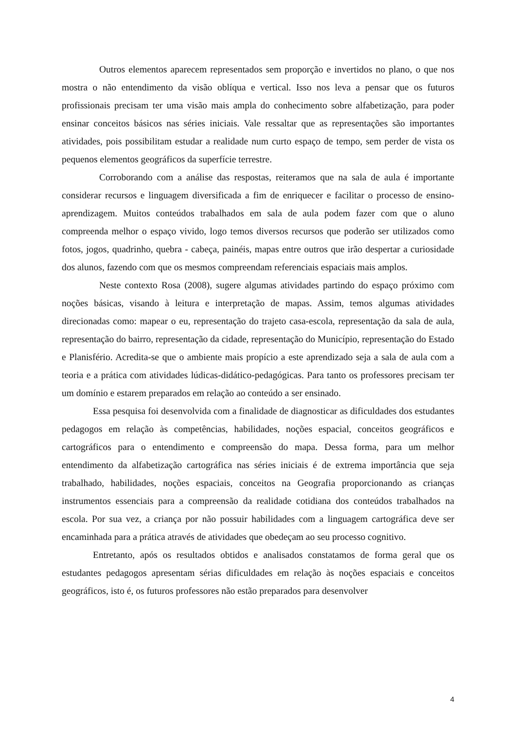Outros elementos aparecem representados sem proporção e invertidos no plano, o que nos mostra o não entendimento da visão oblíqua e vertical. Isso nos leva a pensar que os futuros profissionais precisam ter uma visão mais ampla do conhecimento sobre alfabetização, para poder ensinar conceitos básicos nas séries iniciais. Vale ressaltar que as representações são importantes atividades, pois possibilitam estudar a realidade num curto espaço de tempo, sem perder de vista os pequenos elementos geográficos da superfície terrestre.
Corroborando com a análise das respostas, reiteramos que na sala de aula é importante considerar recursos e linguagem diversificada a fim de enriquecer e facilitar o processo de ensino- aprendizagem. Muitos conteúdos trabalhados em sala de aula podem fazer com que o aluno compreenda melhor o espaço vivido, logo temos diversos recursos que poderão ser utilizados como fotos, jogos, quadrinho, quebra - cabeça, painéis, mapas entre outros que irão despertar a curiosidade dos alunos, fazendo com que os mesmos compreendam referenciais espaciais mais amplos.
Neste contexto Rosa (2008), sugere algumas atividades partindo do espaço próximo com noções básicas, visando à leitura e interpretação de mapas. Assim, temos algumas atividades direcionadas como: mapear o eu, representação do trajeto casa-escola, representação da sala de aula, representação do bairro, representação da cidade, representação do Município, representação do Estado e Planisfério. Acredita-se que o ambiente mais propício a este aprendizado seja a sala de aula com a teoria e a prática com atividades lúdicas-didático-pedagógicas. Para tanto os professores precisam ter um domínio e estarem preparados em relação ao conteúdo a ser ensinado.
Essa pesquisa foi desenvolvida com a finalidade de diagnosticar as dificuldades dos estudantes pedagogos em relação às competências, habilidades, noções espacial, conceitos geográficos e cartográficos para o entendimento e compreensão do mapa. Dessa forma, para um melhor entendimento da alfabetização cartográfica nas séries iniciais é de extrema importância que seja trabalhado, habilidades, noções espaciais, conceitos na Geografia proporcionando as crianças instrumentos essenciais para a compreensão da realidade cotidiana dos conteúdos trabalhados na escola. Por sua vez, a criança por não possuir habilidades com a linguagem cartográfica deve ser encaminhada para a prática através de atividades que obedeçam ao seu processo cognitivo.
Entretanto, após os resultados obtidos e analisados constatamos de forma geral que os estudantes pedagogos apresentam sérias dificuldades em relação às noções espaciais e conceitos geográficos, isto é, os futuros professores não estão preparados para desenvolver
4